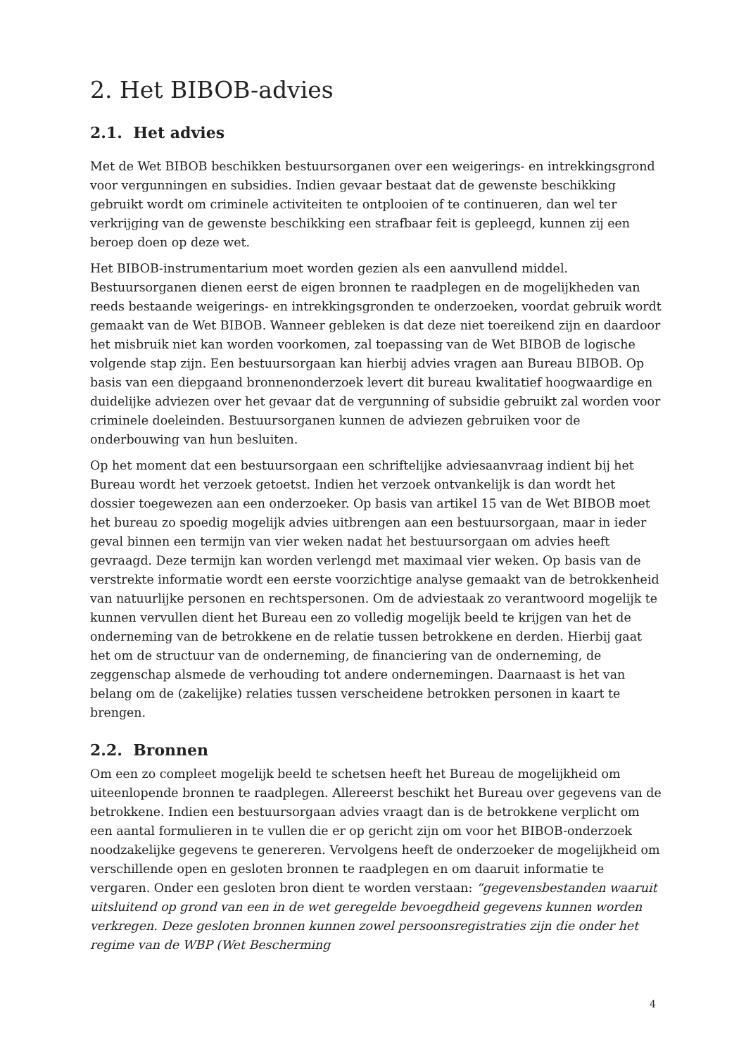2. Het BIBOB-advies
2.1. Het advies
Met de Wet BIBOB beschikken bestuursorganen over een weigerings- en intrekkingsgrond voor vergunningen en subsidies. Indien gevaar bestaat dat de gewenste beschikking gebruikt wordt om criminele activiteiten te ontplooien of te continueren, dan wel ter verkrijging van de gewenste beschikking een strafbaar feit is gepleegd, kunnen zij een beroep doen op deze wet.
Het BIBOB-instrumentarium moet worden gezien als een aanvullend middel. Bestuursorganen dienen eerst de eigen bronnen te raadplegen en de mogelijkheden van reeds bestaande weigerings- en intrekkingsgronden te onderzoeken, voordat gebruik wordt gemaakt van de Wet BIBOB. Wanneer gebleken is dat deze niet toereikend zijn en daardoor het misbruik niet kan worden voorkomen, zal toepassing van de Wet BIBOB de logische volgende stap zijn. Een bestuursorgaan kan hierbij advies vragen aan Bureau BIBOB. Op basis van een diepgaand bronnenonderzoek levert dit bureau kwalitatief hoogwaardige en duidelijke adviezen over het gevaar dat de vergunning of subsidie gebruikt zal worden voor criminele doeleinden. Bestuursorganen kunnen de adviezen gebruiken voor de onderbouwing van hun besluiten.
Op het moment dat een bestuursorgaan een schriftelijke adviesaanvraag indient bij het Bureau wordt het verzoek getoetst. Indien het verzoek ontvankelijk is dan wordt het dossier toegewezen aan een onderzoeker. Op basis van artikel 15 van de Wet BIBOB moet het bureau zo spoedig mogelijk advies uitbrengen aan een bestuursorgaan, maar in ieder geval binnen een termijn van vier weken nadat het bestuursorgaan om advies heeft gevraagd. Deze termijn kan worden verlengd met maximaal vier weken. Op basis van de verstrekte informatie wordt een eerste voorzichtige analyse gemaakt van de betrokkenheid van natuurlijke personen en rechtspersonen. Om de adviestaak zo verantwoord mogelijk te kunnen vervullen dient het Bureau een zo volledig mogelijk beeld te krijgen van het de onderneming van de betrokkene en de relatie tussen betrokkene en derden. Hierbij gaat het om de structuur van de onderneming, de financiering van de onderneming, de zeggenschap alsmede de verhouding tot andere ondernemingen. Daarnaast is het van belang om de (zakelijke) relaties tussen verscheidene betrokken personen in kaart te brengen.
2.2. Bronnen
Om een zo compleet mogelijk beeld te schetsen heeft het Bureau de mogelijkheid om uiteenlopende bronnen te raadplegen. Allereerst beschikt het Bureau over gegevens van de betrokkene. Indien een bestuursorgaan advies vraagt dan is de betrokkene verplicht om een aantal formulieren in te vullen die er op gericht zijn om voor het BIBOB-onderzoek noodzakelijke gegevens te genereren. Vervolgens heeft de onderzoeker de mogelijkheid om verschillende open en gesloten bronnen te raadplegen en om daaruit informatie te vergaren. Onder een gesloten bron dient te worden verstaan: “gegevensbestanden waaruit uitsluitend op grond van een in de wet geregelde bevoegdheid gegevens kunnen worden verkregen. Deze gesloten bronnen kunnen zowel persoonsregistraties zijn die onder het regime van de WBP (Wet Bescherming
4